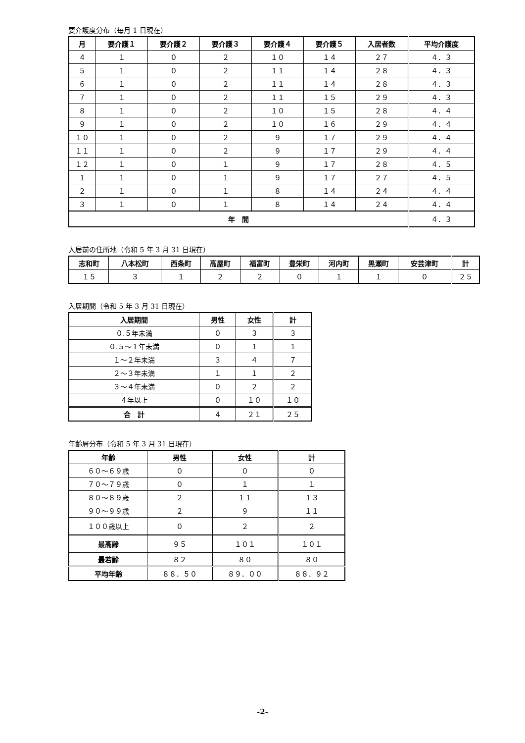要介護度分布（毎月 1 日現在）
| 月 | 要介護１ | 要介護２ | 要介護３ | 要介護４ | 要介護５ | 入居者数 | 平均介護度 |
| --- | --- | --- | --- | --- | --- | --- | --- |
| ４ | １ | ０ | ２ | １０ | １４ | ２７ | ４．３ |
| ５ | １ | ０ | ２ | １１ | １４ | ２８ | ４．３ |
| ６ | １ | ０ | ２ | １１ | １４ | ２８ | ４．３ |
| ７ | １ | ０ | ２ | １１ | １５ | ２９ | ４．３ |
| ８ | １ | ０ | ２ | １０ | １５ | ２８ | ４．４ |
| ９ | １ | ０ | ２ | １０ | １６ | ２９ | ４．４ |
| １０ | １ | ０ | ２ | ９ | １７ | ２９ | ４．４ |
| １１ | １ | ０ | ２ | ９ | １７ | ２９ | ４．４ |
| １２ | １ | ０ | １ | ９ | １７ | ２８ | ４．５ |
| １ | １ | ０ | １ | ９ | １７ | ２７ | ４．５ |
| ２ | １ | ０ | １ | ８ | １４ | ２４ | ４．４ |
| ３ | １ | ０ | １ | ８ | １４ | ２４ | ４．４ |
| 年 間 | | | | | | | ４．３ |
入居前の住所地（令和 5 年 3 月 31 日現在）
| 志和町 | 八本松町 | 西条町 | 高屋町 | 福富町 | 豊栄町 | 河内町 | 黒瀬町 | 安芸津町 | 計 |
| --- | --- | --- | --- | --- | --- | --- | --- | --- | --- |
| １５ | ３ | １ | ２ | ２ | ０ | １ | １ | ０ | ２５ |
入居期間（令和 5 年 3 月 31 日現在）
| 入居期間 | 男性 | 女性 | 計 |
| --- | --- | --- | --- |
| ０.５年未満 | ０ | ３ | ３ |
| ０.５～１年未満 | ０ | １ | １ |
| １～２年未満 | ３ | ４ | ７ |
| ２～３年未満 | １ | １ | ２ |
| ３～４年未満 | ０ | ２ | ２ |
| ４年以上 | ０ | １０ | １０ |
| 合 計 | ４ | ２１ | ２５ |
年齢層分布（令和 5 年 3 月 31 日現在）
| 年齢 | 男性 | 女性 | 計 |
| --- | --- | --- | --- |
| ６０～６９歳 | ０ | ０ | ０ |
| ７０～７９歳 | ０ | １ | １ |
| ８０～８９歳 | ２ | １１ | １３ |
| ９０～９９歳 | ２ | ９ | １１ |
| １００歳以上 | ０ | ２ | ２ |
| 最高齢 | ９５ | １０１ | １０１ |
| 最若齢 | ８２ | ８０ | ８０ |
| 平均年齢 | ８８．５０ | ８９．００ | ８８．９２ |
-2-